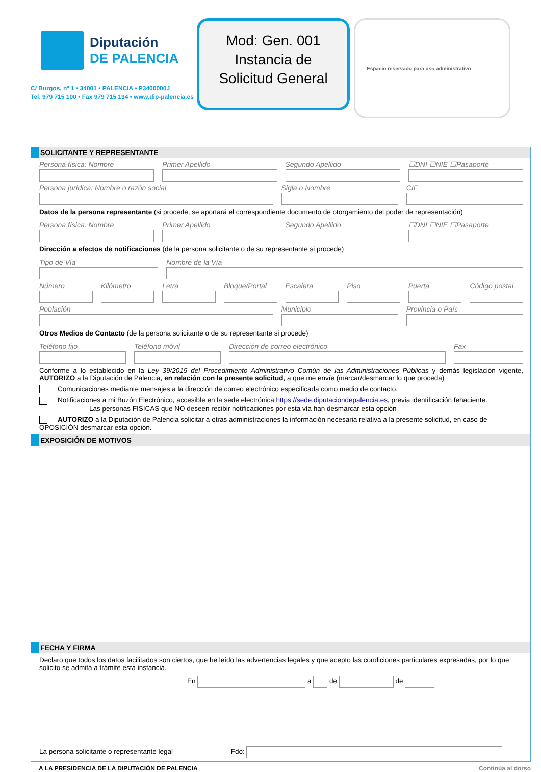Diputación
DE PALENCIA
C/ Burgos, nº 1 • 34001 • PALENCIA • P3400000J
Tel. 979 715 100 • Fax 979 715 134 • www.dip-palencia.es
Mod: Gen. 001
Instancia de
Solicitud General
Espacio reservado para uso administrativo
SOLICITANTE Y REPRESENTANTE
Persona física: Nombre Primer Apellido Segundo Apellido ☐DNI ☐NIE ☐Pasaporte
Persona jurídica: Nombre o razón social
Sigla o Nombre CIF
Datos de la persona representante (si procede, se aportará el correspondiente documento de otorgamiento del poder de representación)
Persona física: Nombre Primer Apellido Segundo Apellido ☐DNI ☐NIE ☐Pasaporte
Dirección a efectos de notificaciones (de la persona solicitante o de su representante si procede)
Tipo de Vía Nombre de la Vía
Número Kilómetro Letra Bloque/Portal Escalera Piso Puerta Código postal
Población Municipio Provincia o País
Otros Medios de Contacto (de la persona solicitante o de su representante si procede)
Teléfono fijo Teléfono móvil Dirección de correo electrónico
Fax
Conforme a lo establecido en la Ley 39/2015 del Procedimiento Administrativo Común de las Administraciones Públicas y demás legislación vigente, AUTORIZO a la Diputación de Palencia, en relación con la presente solicitud, a que me envíe (marcar/desmarcar lo que proceda)
Comunicaciones mediante mensajes a la dirección de correo electrónico especificada como medio de contacto.
Notificaciones a mi Buzón Electrónico, accesible en la sede electrónica https://sede.diputaciondepalencia.es, previa identificación fehaciente.
Las personas FISICAS que NO deseen recibir notificaciones por esta vía han desmarcar esta opción
AUTORIZO a la Diputación de Palencia solicitar a otras administraciones la información necesaria relativa a la presente solicitud, en caso de OPOSICIÓN desmarcar esta opción.
EXPOSICIÓN DE MOTIVOS
FECHA Y FIRMA
Declaro que todos los datos facilitados son ciertos, que he leído las advertencias legales y que acepto las condiciones particulares expresadas, por lo que solicito se admita a trámite esta instancia.
En a de de
La persona solicitante o representante legal Fdo:
A LA PRESIDENCIA DE LA DIPUTACIÓN DE PALENCIA Continúa al dorso